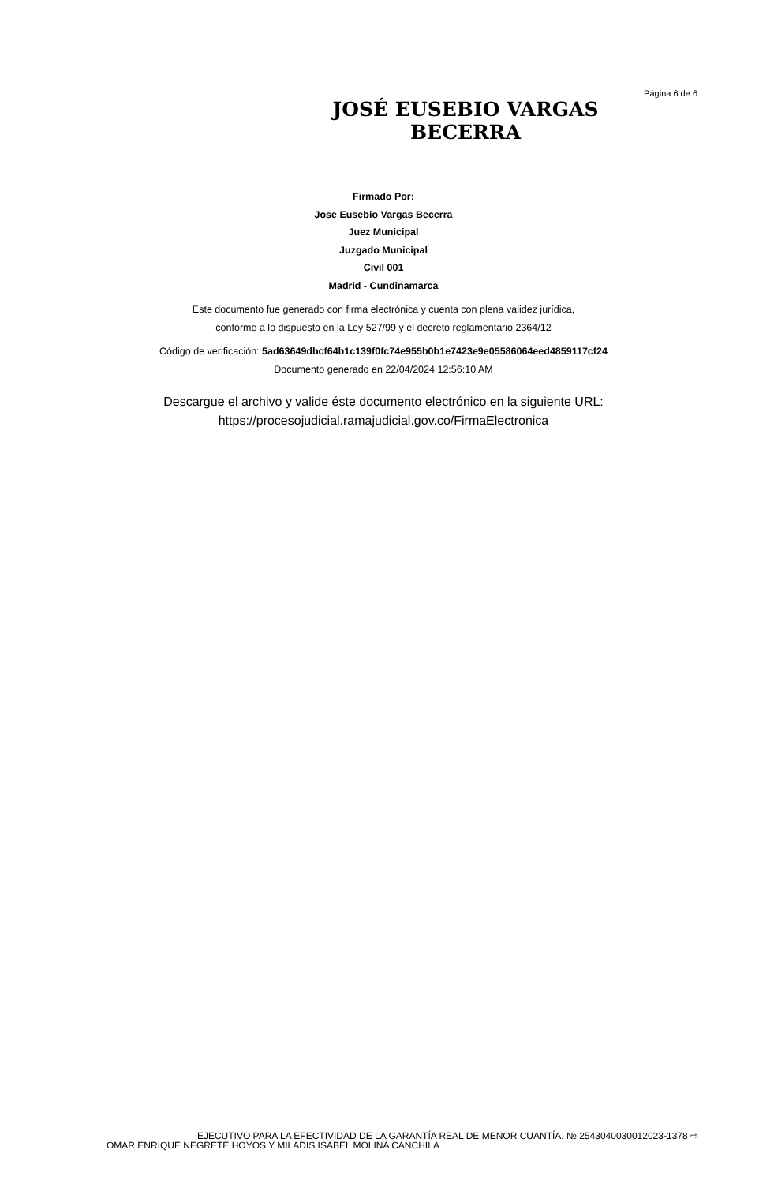Página 6 de 6
JOSÉ EUSEBIO VARGAS BECERRA
Firmado Por:
Jose Eusebio Vargas Becerra
Juez Municipal
Juzgado Municipal
Civil 001
Madrid - Cundinamarca
Este documento fue generado con firma electrónica y cuenta con plena validez jurídica,
conforme a lo dispuesto en la Ley 527/99 y el decreto reglamentario 2364/12
Código de verificación: 5ad63649dbcf64b1c139f0fc74e955b0b1e7423e9e05586064eed4859117cf24
Documento generado en 22/04/2024 12:56:10 AM
Descargue el archivo y valide éste documento electrónico en la siguiente URL:
https://procesojudicial.ramajudicial.gov.co/FirmaElectronica
EJECUTIVO PARA LA EFECTIVIDAD DE LA GARANTÍA REAL DE MENOR CUANTÍA. № 2543040030012023-1378 ⇨
OMAR ENRIQUE NEGRETE HOYOS Y MILADIS ISABEL MOLINA CANCHILA